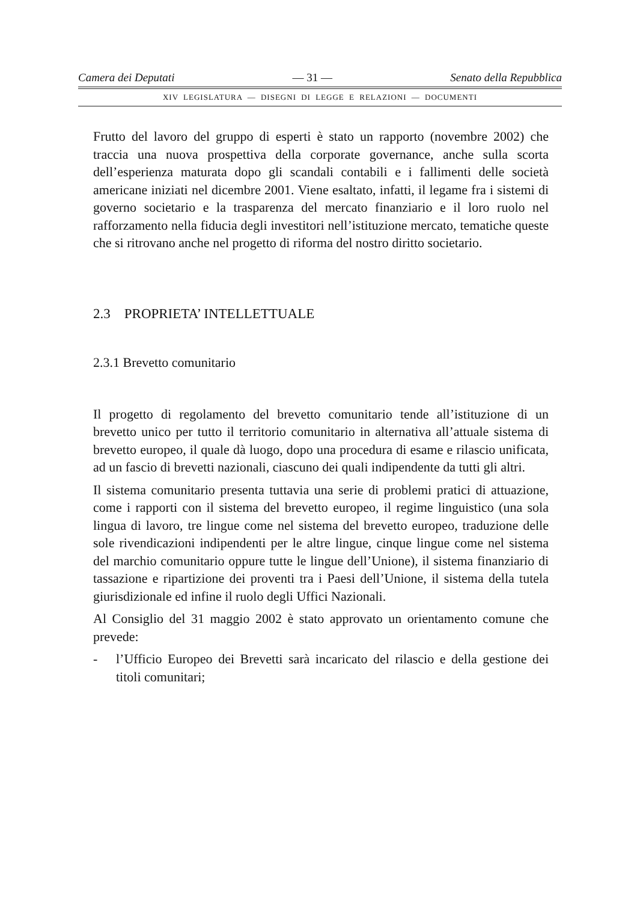Camera dei Deputati — 31 — Senato della Repubblica
XIV LEGISLATURA — DISEGNI DI LEGGE E RELAZIONI — DOCUMENTI
Frutto del lavoro del gruppo di esperti è stato un rapporto (novembre 2002) che traccia una nuova prospettiva della corporate governance, anche sulla scorta dell’esperienza maturata dopo gli scandali contabili e i fallimenti delle società americane iniziati nel dicembre 2001. Viene esaltato, infatti, il legame fra i sistemi di governo societario e la trasparenza del mercato finanziario e il loro ruolo nel rafforzamento nella fiducia degli investitori nell’istituzione mercato, tematiche queste che si ritrovano anche nel progetto di riforma del nostro diritto societario.
2.3 PROPRIETA’ INTELLETTUALE
2.3.1 Brevetto comunitario
Il progetto di regolamento del brevetto comunitario tende all’istituzione di un brevetto unico per tutto il territorio comunitario in alternativa all’attuale sistema di brevetto europeo, il quale dà luogo, dopo una procedura di esame e rilascio unificata, ad un fascio di brevetti nazionali, ciascuno dei quali indipendente da tutti gli altri.
Il sistema comunitario presenta tuttavia una serie di problemi pratici di attuazione, come i rapporti con il sistema del brevetto europeo, il regime linguistico (una sola lingua di lavoro, tre lingue come nel sistema del brevetto europeo, traduzione delle sole rivendicazioni indipendenti per le altre lingue, cinque lingue come nel sistema del marchio comunitario oppure tutte le lingue dell’Unione), il sistema finanziario di tassazione e ripartizione dei proventi tra i Paesi dell’Unione, il sistema della tutela giurisdizionale ed infine il ruolo degli Uffici Nazionali.
Al Consiglio del 31 maggio 2002 è stato approvato un orientamento comune che prevede:
- l’Ufficio Europeo dei Brevetti sarà incaricato del rilascio e della gestione dei titoli comunitari;